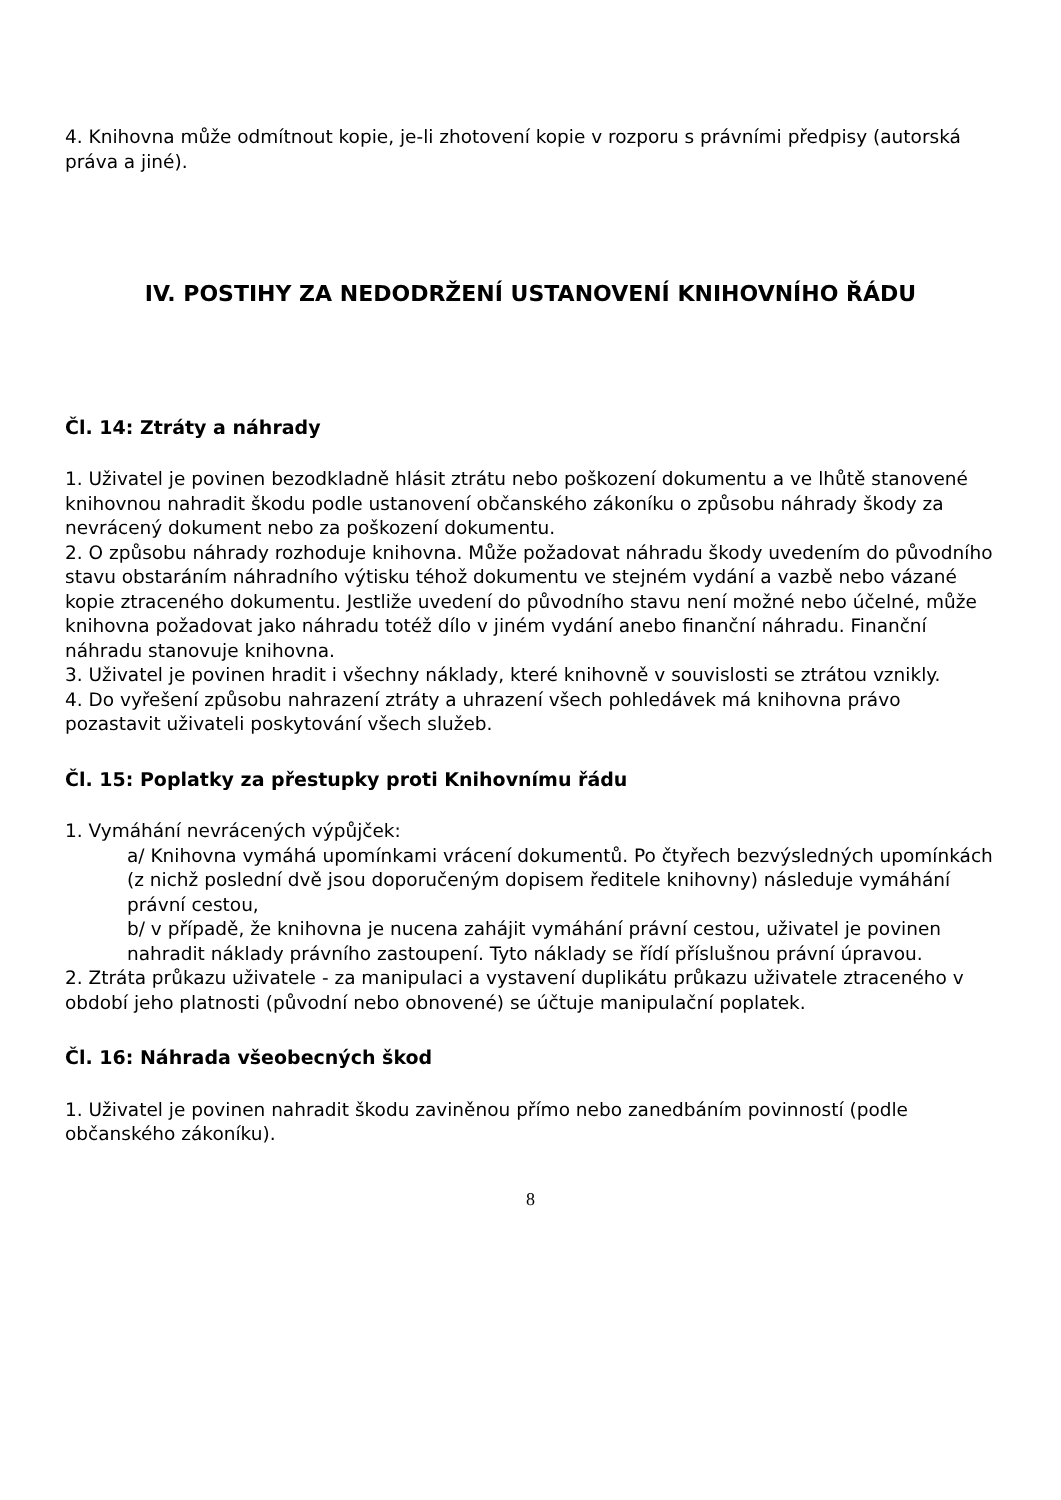4. Knihovna může odmítnout kopie, je-li zhotovení kopie v rozporu s právními předpisy (autorská práva a jiné).
IV. POSTIHY ZA NEDODRŽENÍ USTANOVENÍ KNIHOVNÍHO ŘÁDU
Čl. 14: Ztráty a náhrady
1. Uživatel je povinen bezodkladně hlásit ztrátu nebo poškození dokumentu a ve lhůtě stanovené knihovnou nahradit škodu podle ustanovení občanského zákoníku o způsobu náhrady škody za nevrácený dokument nebo za poškození dokumentu.
2. O způsobu náhrady rozhoduje knihovna. Může požadovat náhradu škody uvedením do původního stavu obstaráním náhradního výtisku téhož dokumentu ve stejném vydání a vazbě nebo vázané kopie ztraceného dokumentu. Jestliže uvedení do původního stavu není možné nebo účelné, může knihovna požadovat jako náhradu totéž dílo v jiném vydání anebo finanční náhradu. Finanční náhradu stanovuje knihovna.
3. Uživatel je povinen hradit i všechny náklady, které knihovně v souvislosti se ztrátou vznikly.
4. Do vyřešení způsobu nahrazení ztráty a uhrazení všech pohledávek má knihovna právo pozastavit uživateli poskytování všech služeb.
Čl. 15: Poplatky za přestupky proti Knihovnímu řádu
1. Vymáhání nevrácených výpůjček:
a/ Knihovna vymáhá upomínkami vrácení dokumentů. Po čtyřech bezvýsledných upomínkách (z nichž poslední dvě jsou doporučeným dopisem ředitele knihovny) následuje vymáhání právní cestou,
b/ v případě, že knihovna je nucena zahájit vymáhání právní cestou, uživatel je povinen nahradit náklady právního zastoupení. Tyto náklady se řídí příslušnou právní úpravou.
2. Ztráta průkazu uživatele - za manipulaci a vystavení duplikátu průkazu uživatele ztraceného v období jeho platnosti (původní nebo obnovené) se účtuje manipulační poplatek.
Čl. 16: Náhrada všeobecných škod
1. Uživatel je povinen nahradit škodu zaviněnou přímo nebo zanedbáním povinností (podle občanského zákoníku).
8